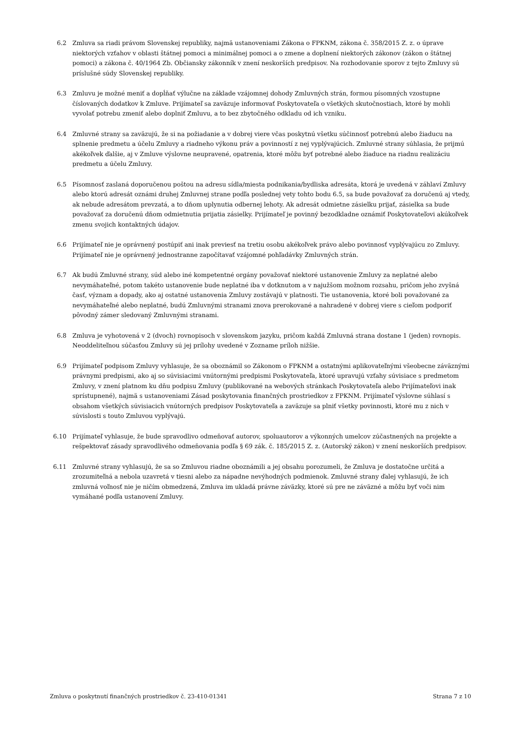6.2 Zmluva sa riadi právom Slovenskej republiky, najmä ustanoveniami Zákona o FPKNM, zákona č. 358/2015 Z. z. o úprave niektorých vzťahov v oblasti štátnej pomoci a minimálnej pomoci a o zmene a doplnení niektorých zákonov (zákon o štátnej pomoci) a zákona č. 40/1964 Zb. Občiansky zákonník v znení neskorších predpisov. Na rozhodovanie sporov z tejto Zmluvy sú príslušné súdy Slovenskej republiky.
6.3 Zmluvu je možné meniť a dopĺňať výlučne na základe vzájomnej dohody Zmluvných strán, formou písomných vzostupne číslovaných dodatkov k Zmluve. Prijímateľ sa zaväzuje informovať Poskytovateľa o všetkých skutočnostiach, ktoré by mohli vyvolať potrebu zmeniť alebo doplniť Zmluvu, a to bez zbytočného odkladu od ich vzniku.
6.4 Zmluvné strany sa zaväzujú, že si na požiadanie a v dobrej viere včas poskytnú všetku súčinnosť potrebnú alebo žiaducu na splnenie predmetu a účelu Zmluvy a riadneho výkonu práv a povinností z nej vyplývajúcich. Zmluvné strany súhlasia, že prijmú akékoľvek ďalšie, aj v Zmluve výslovne neupravené, opatrenia, ktoré môžu byť potrebné alebo žiaduce na riadnu realizáciu predmetu a účelu Zmluvy.
6.5 Písomnosť zaslaná doporučenou poštou na adresu sídla/miesta podnikania/bydliska adresáta, ktorá je uvedená v záhlaví Zmluvy alebo ktorú adresát oznámi druhej Zmluvnej strane podľa poslednej vety tohto bodu 6.5, sa bude považovať za doručenú aj vtedy, ak nebude adresátom prevzatá, a to dňom uplynutia odbernej lehoty. Ak adresát odmietne zásielku prijať, zásielka sa bude považovať za doručenú dňom odmietnutia prijatia zásielky. Prijímateľ je povinný bezodkladne oznámiť Poskytovateľovi akúkoľvek zmenu svojich kontaktných údajov.
6.6 Prijímateľ nie je oprávnený postúpiť ani inak previesť na tretiu osobu akékoľvek právo alebo povinnosť vyplývajúcu zo Zmluvy. Prijímateľ nie je oprávnený jednostranne započítavať vzájomné pohľadávky Zmluvných strán.
6.7 Ak budú Zmluvné strany, súd alebo iné kompetentné orgány považovať niektoré ustanovenie Zmluvy za neplatné alebo nevymáhateľné, potom takéto ustanovenie bude neplatné iba v dotknutom a v najužšom možnom rozsahu, pričom jeho zvyšná časť, význam a dopady, ako aj ostatné ustanovenia Zmluvy zostávajú v platnosti. Tie ustanovenia, ktoré boli považované za nevymáhateľné alebo neplatné, budú Zmluvnými stranami znova prerokované a nahradené v dobrej viere s cieľom podporiť pôvodný zámer sledovaný Zmluvnými stranami.
6.8 Zmluva je vyhotovená v 2 (dvoch) rovnopisoch v slovenskom jazyku, pričom každá Zmluvná strana dostane 1 (jeden) rovnopis. Neoddeliteľnou súčasťou Zmluvy sú jej prílohy uvedené v Zozname príloh nižšie.
6.9 Prijímateľ podpisom Zmluvy vyhlasuje, že sa oboznámil so Zákonom o FPKNM a ostatnými aplikovateľnými všeobecne záväznými právnymi predpismi, ako aj so súvisiacimi vnútornými predpismi Poskytovateľa, ktoré upravujú vzťahy súvisiace s predmetom Zmluvy, v znení platnom ku dňu podpisu Zmluvy (publikované na webových stránkach Poskytovateľa alebo Prijímateľovi inak sprístupnené), najmä s ustanoveniami Zásad poskytovania finančných prostriedkov z FPKNM. Prijímateľ výslovne súhlasí s obsahom všetkých súvisiacich vnútorných predpisov Poskytovateľa a zaväzuje sa plniť všetky povinnosti, ktoré mu z nich v súvislosti s touto Zmluvou vyplývajú.
6.10 Prijímateľ vyhlasuje, že bude spravodlivo odmeňovať autorov, spoluautorov a výkonných umelcov zúčastnených na projekte a rešpektovať zásady spravodlivého odmeňovania podľa § 69 zák. č. 185/2015 Z. z. (Autorský zákon) v znení neskorších predpisov.
6.11 Zmluvné strany vyhlasujú, že sa so Zmluvou riadne oboznámili a jej obsahu porozumeli, že Zmluva je dostatočne určitá a zrozumiteľná a nebola uzavretá v tiesni alebo za nápadne nevýhodných podmienok. Zmluvné strany ďalej vyhlasujú, že ich zmluvná voľnosť nie je ničím obmedzená, Zmluva im ukladá právne záväzky, ktoré sú pre ne záväzné a môžu byť voči nim vymáhané podľa ustanovení Zmluvy.
Zmluva o poskytnutí finančných prostriedkov č. 23-410-01341 Strana 7 z 10